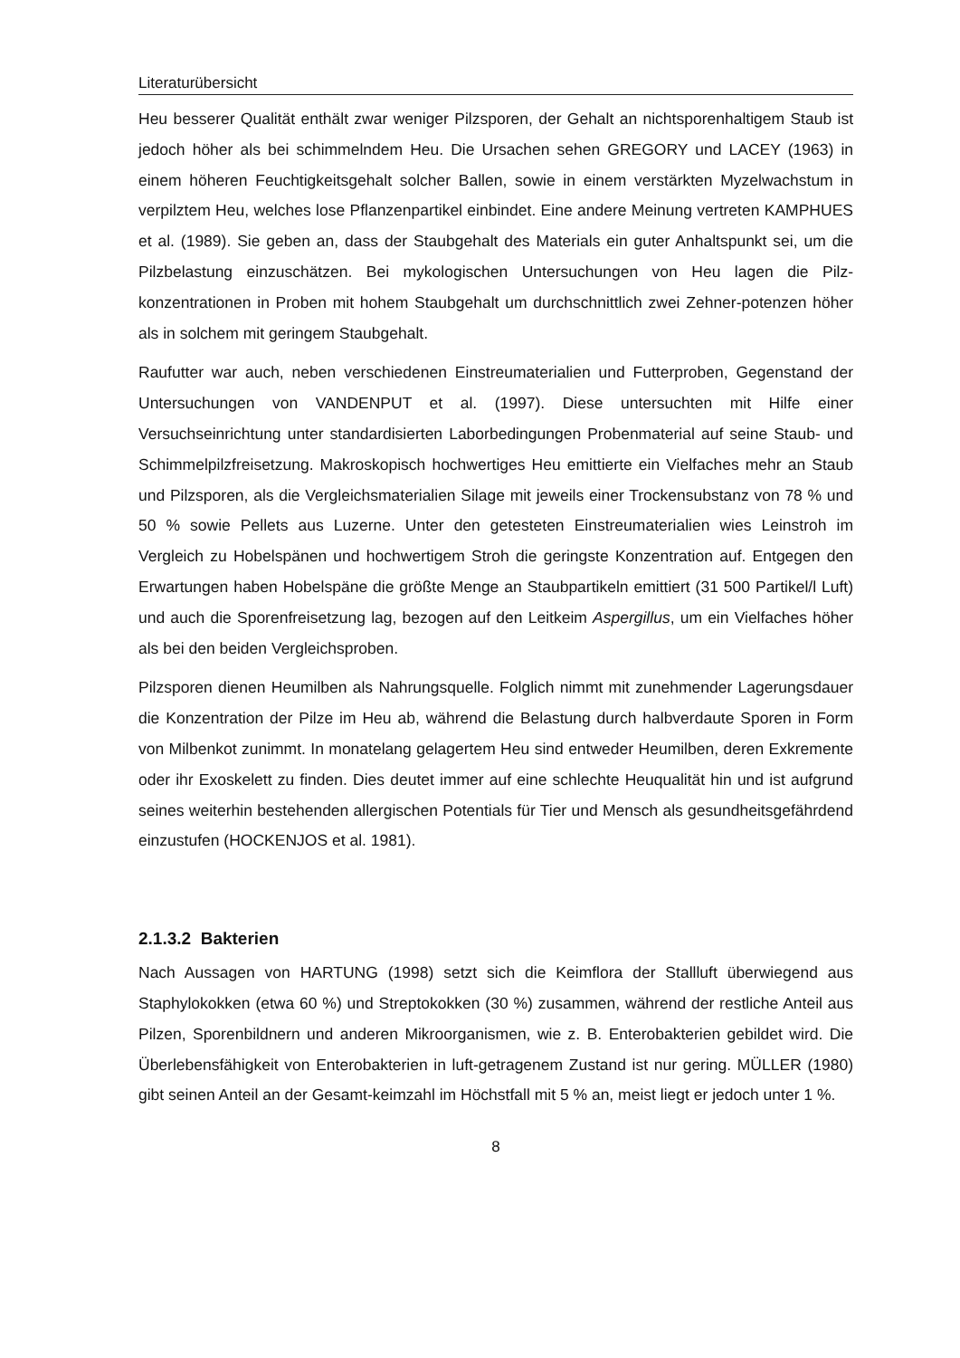Literaturübersicht
Heu besserer Qualität enthält zwar weniger Pilzsporen, der Gehalt an nichtsporenhaltigem Staub ist jedoch höher als bei schimmelndem Heu. Die Ursachen sehen GREGORY und LACEY (1963) in einem höheren Feuchtigkeitsgehalt solcher Ballen, sowie in einem verstärkten Myzelwachstum in verpilztem Heu, welches lose Pflanzenpartikel einbindet. Eine andere Meinung vertreten KAMPHUES et al. (1989). Sie geben an, dass der Staubgehalt des Materials ein guter Anhaltspunkt sei, um die Pilzbelastung einzuschätzen. Bei mykologischen Untersuchungen von Heu lagen die Pilz-konzentrationen in Proben mit hohem Staubgehalt um durchschnittlich zwei Zehner-potenzen höher als in solchem mit geringem Staubgehalt.
Raufutter war auch, neben verschiedenen Einstreumaterialien und Futterproben, Gegenstand der Untersuchungen von VANDENPUT et al. (1997). Diese untersuchten mit Hilfe einer Versuchseinrichtung unter standardisierten Laborbedingungen Probenmaterial auf seine Staub- und Schimmelpilzfreisetzung. Makroskopisch hochwertiges Heu emittierte ein Vielfaches mehr an Staub und Pilzsporen, als die Vergleichsmaterialien Silage mit jeweils einer Trockensubstanz von 78 % und 50 % sowie Pellets aus Luzerne. Unter den getesteten Einstreumaterialien wies Leinstroh im Vergleich zu Hobelspänen und hochwertigem Stroh die geringste Konzentration auf. Entgegen den Erwartungen haben Hobelspäne die größte Menge an Staubpartikeln emittiert (31 500 Partikel/l Luft) und auch die Sporenfreisetzung lag, bezogen auf den Leitkeim Aspergillus, um ein Vielfaches höher als bei den beiden Vergleichsproben.
Pilzsporen dienen Heumilben als Nahrungsquelle. Folglich nimmt mit zunehmender Lagerungsdauer die Konzentration der Pilze im Heu ab, während die Belastung durch halbverdaute Sporen in Form von Milbenkot zunimmt. In monatelang gelagertem Heu sind entweder Heumilben, deren Exkremente oder ihr Exoskelett zu finden. Dies deutet immer auf eine schlechte Heuqualität hin und ist aufgrund seines weiterhin bestehenden allergischen Potentials für Tier und Mensch als gesundheitsgefährdend einzustufen (HOCKENJOS et al. 1981).
2.1.3.2 Bakterien
Nach Aussagen von HARTUNG (1998) setzt sich die Keimflora der Stallluft überwiegend aus Staphylokokken (etwa 60 %) und Streptokokken (30 %) zusammen, während der restliche Anteil aus Pilzen, Sporenbildnern und anderen Mikroorganismen, wie z. B. Enterobakterien gebildet wird. Die Überlebensfähigkeit von Enterobakterien in luft-getragenem Zustand ist nur gering. MÜLLER (1980) gibt seinen Anteil an der Gesamt-keimzahl im Höchstfall mit 5 % an, meist liegt er jedoch unter 1 %.
8